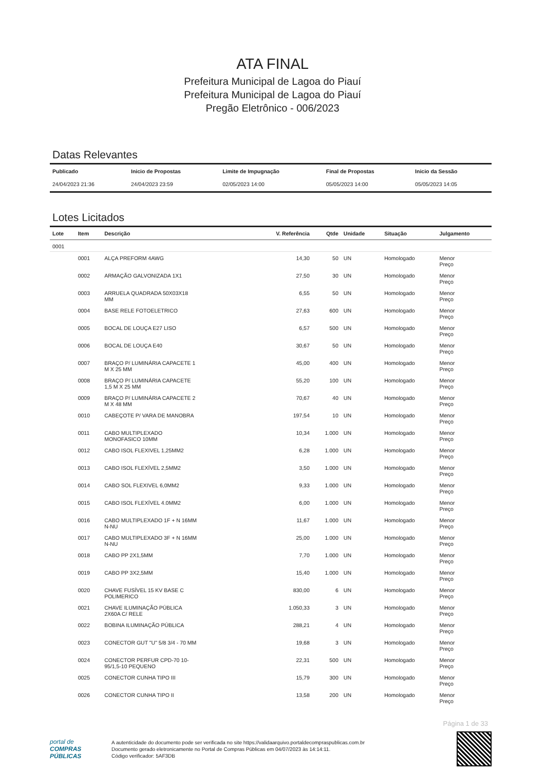ATA FINAL
Prefeitura Municipal de Lagoa do Piauí
Prefeitura Municipal de Lagoa do Piauí
Pregão Eletrônico - 006/2023
Datas Relevantes
| Publicado | Inicio de Propostas | Limite de Impugnação | Final de Propostas | Inicio da Sessão |
| --- | --- | --- | --- | --- |
| 24/04/2023 21:36 | 24/04/2023 23:59 | 02/05/2023 14:00 | 05/05/2023 14:00 | 05/05/2023 14:05 |
Lotes Licitados
| Lote | Item | Descrição | V. Referência | Qtde | Unidade | Situação | Julgamento |
| --- | --- | --- | --- | --- | --- | --- | --- |
| 0001 | | | | | | | |
| | 0001 | ALÇA PREFORM 4AWG | 14,30 | 50 | UN | Homologado | Menor Preço |
| | 0002 | ARMAÇÃO GALVONIZADA 1X1 | 27,50 | 30 | UN | Homologado | Menor Preço |
| | 0003 | ARRUELA QUADRADA 50X03X18 MM | 6,55 | 50 | UN | Homologado | Menor Preço |
| | 0004 | BASE RELE FOTOELETRICO | 27,63 | 600 | UN | Homologado | Menor Preço |
| | 0005 | BOCAL DE LOUÇA E27 LISO | 6,57 | 500 | UN | Homologado | Menor Preço |
| | 0006 | BOCAL DE LOUÇA E40 | 30,67 | 50 | UN | Homologado | Menor Preço |
| | 0007 | BRAÇO P/ LUMINÁRIA CAPACETE 1 M X 25 MM | 45,00 | 400 | UN | Homologado | Menor Preço |
| | 0008 | BRAÇO P/ LUMINÁRIA CAPACETE 1,5 M X 25 MM | 55,20 | 100 | UN | Homologado | Menor Preço |
| | 0009 | BRAÇO P/ LUMINÁRIA CAPACETE 2 M X 48 MM | 70,67 | 40 | UN | Homologado | Menor Preço |
| | 0010 | CABEÇOTE P/ VARA DE MANOBRA | 197,54 | 10 | UN | Homologado | Menor Preço |
| | 0011 | CABO MULTIPLEXADO MONOFASICO 10MM | 10,34 | 1.000 | UN | Homologado | Menor Preço |
| | 0012 | CABO ISOL FLEXIVEL 1,25MM2 | 6,28 | 1.000 | UN | Homologado | Menor Preço |
| | 0013 | CABO ISOL FLEXÍVEL 2,5MM2 | 3,50 | 1.000 | UN | Homologado | Menor Preço |
| | 0014 | CABO SOL FLEXIVEL 6,0MM2 | 9,33 | 1.000 | UN | Homologado | Menor Preço |
| | 0015 | CABO ISOL FLEXÍVEL 4.0MM2 | 6,00 | 1.000 | UN | Homologado | Menor Preço |
| | 0016 | CABO MULTIPLEXADO 1F + N 16MM N-NU | 11,67 | 1.000 | UN | Homologado | Menor Preço |
| | 0017 | CABO MULTIPLEXADO 3F + N 16MM N-NU | 25,00 | 1.000 | UN | Homologado | Menor Preço |
| | 0018 | CABO PP 2X1,5MM | 7,70 | 1.000 | UN | Homologado | Menor Preço |
| | 0019 | CABO PP 3X2,5MM | 15,40 | 1.000 | UN | Homologado | Menor Preço |
| | 0020 | CHAVE FUSÍVEL 15 KV BASE C POLIMERICO | 830,00 | 6 | UN | Homologado | Menor Preço |
| | 0021 | CHAVE ILUMINAÇÃO PÚBLICA 2X60A C/ RELE | 1.050,33 | 3 | UN | Homologado | Menor Preço |
| | 0022 | BOBINA ILUMINAÇÃO PÚBLICA | 288,21 | 4 | UN | Homologado | Menor Preço |
| | 0023 | CONECTOR GUT "U" 5/8 3/4 - 70 MM | 19,68 | 3 | UN | Homologado | Menor Preço |
| | 0024 | CONECTOR PERFUR CPD-70 10- 95/1,5-10 PEQUENO | 22,31 | 500 | UN | Homologado | Menor Preço |
| | 0025 | CONECTOR CUNHA TIPO III | 15,79 | 300 | UN | Homologado | Menor Preço |
| | 0026 | CONECTOR CUNHA TIPO II | 13,58 | 200 | UN | Homologado | Menor Preço |
Página 1 de 33
portal de
COMPRAS
PÚBLICAS
A autenticidade do documento pode ser verificada no site https://validaarquivo.portaldecompraspublicas.com.br
Documento gerado eletronicamente no Portal de Compras Públicas em 04/07/2023 às 14:14:11.
Código verificador: 5AF3DB